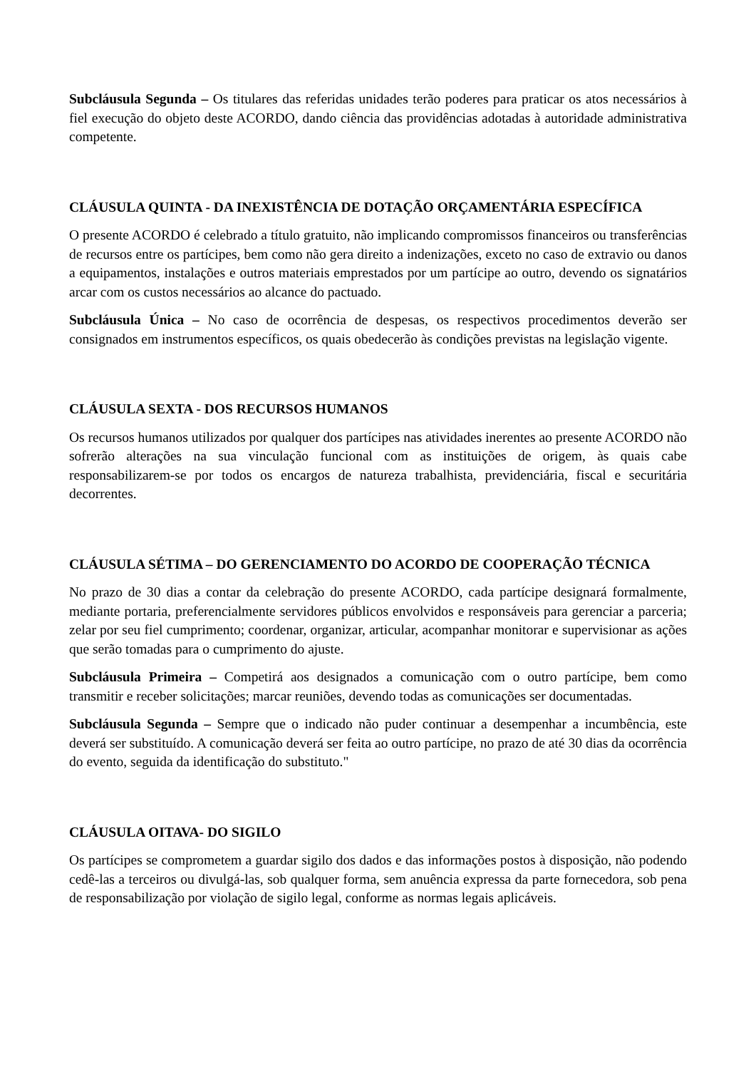Subcláusula Segunda – Os titulares das referidas unidades terão poderes para praticar os atos necessários à fiel execução do objeto deste ACORDO, dando ciência das providências adotadas à autoridade administrativa competente.
CLÁUSULA QUINTA - DA INEXISTÊNCIA DE DOTAÇÃO ORÇAMENTÁRIA ESPECÍFICA
O presente ACORDO é celebrado a título gratuito, não implicando compromissos financeiros ou transferências de recursos entre os partícipes, bem como não gera direito a indenizações, exceto no caso de extravio ou danos a equipamentos, instalações e outros materiais emprestados por um partícipe ao outro, devendo os signatários arcar com os custos necessários ao alcance do pactuado.
Subcláusula Única – No caso de ocorrência de despesas, os respectivos procedimentos deverão ser consignados em instrumentos específicos, os quais obedecerão às condições previstas na legislação vigente.
CLÁUSULA SEXTA - DOS RECURSOS HUMANOS
Os recursos humanos utilizados por qualquer dos partícipes nas atividades inerentes ao presente ACORDO não sofrerão alterações na sua vinculação funcional com as instituições de origem, às quais cabe responsabilizarem-se por todos os encargos de natureza trabalhista, previdenciária, fiscal e securitária decorrentes.
CLÁUSULA SÉTIMA – DO GERENCIAMENTO DO ACORDO DE COOPERAÇÃO TÉCNICA
No prazo de 30 dias a contar da celebração do presente ACORDO, cada partícipe designará formalmente, mediante portaria, preferencialmente servidores públicos envolvidos e responsáveis para gerenciar a parceria; zelar por seu fiel cumprimento; coordenar, organizar, articular, acompanhar monitorar e supervisionar as ações que serão tomadas para o cumprimento do ajuste.
Subcláusula Primeira – Competirá aos designados a comunicação com o outro partícipe, bem como transmitir e receber solicitações; marcar reuniões, devendo todas as comunicações ser documentadas.
Subcláusula Segunda – Sempre que o indicado não puder continuar a desempenhar a incumbência, este deverá ser substituído. A comunicação deverá ser feita ao outro partícipe, no prazo de até 30 dias da ocorrência do evento, seguida da identificação do substituto."
CLÁUSULA OITAVA- DO SIGILO
Os partícipes se comprometem a guardar sigilo dos dados e das informações postos à disposição, não podendo cedê-las a terceiros ou divulgá-las, sob qualquer forma, sem anuência expressa da parte fornecedora, sob pena de responsabilização por violação de sigilo legal, conforme as normas legais aplicáveis.